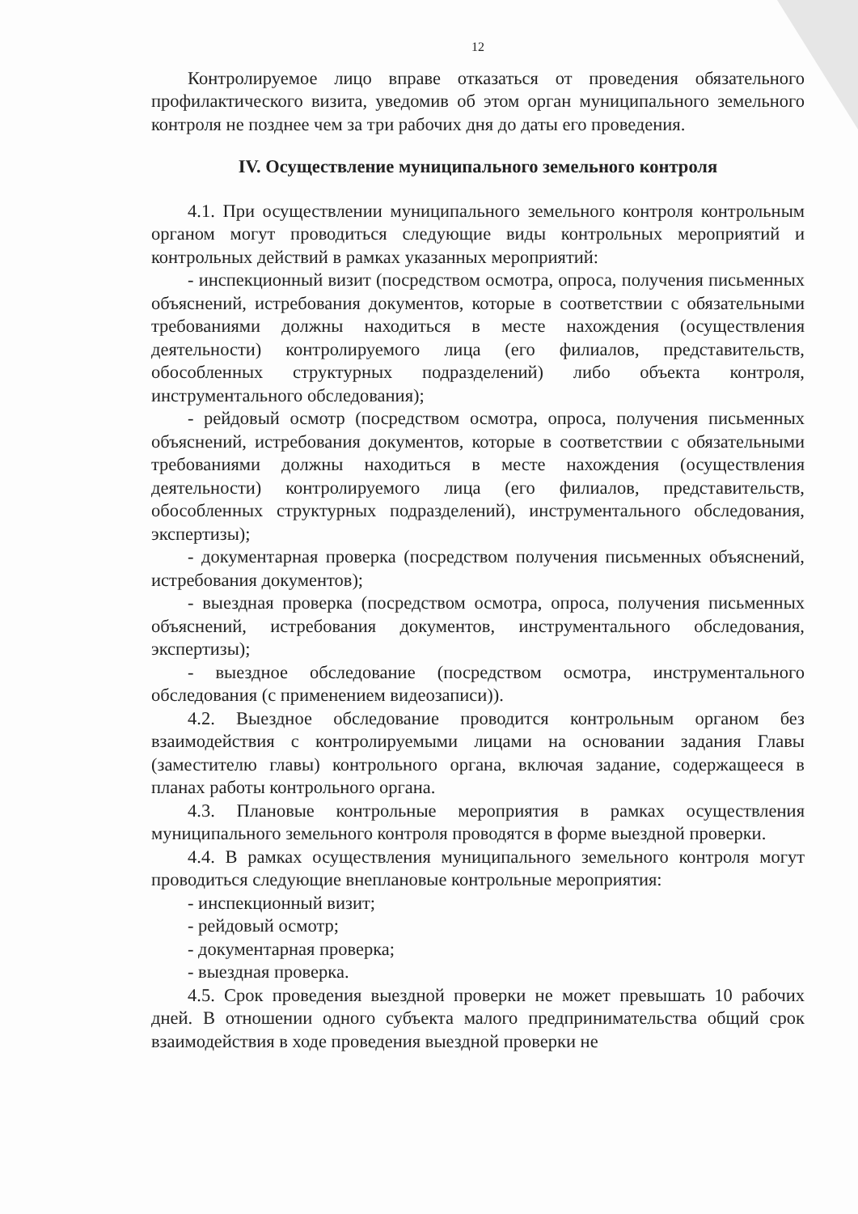12
Контролируемое лицо вправе отказаться от проведения обязательного профилактического визита, уведомив об этом орган муниципального земельного контроля не позднее чем за три рабочих дня до даты его проведения.
IV. Осуществление муниципального земельного контроля
4.1. При осуществлении муниципального земельного контроля контрольным органом могут проводиться следующие виды контрольных мероприятий и контрольных действий в рамках указанных мероприятий:
- инспекционный визит (посредством осмотра, опроса, получения письменных объяснений, истребования документов, которые в соответствии с обязательными требованиями должны находиться в месте нахождения (осуществления деятельности) контролируемого лица (его филиалов, представительств, обособленных структурных подразделений) либо объекта контроля, инструментального обследования);
- рейдовый осмотр (посредством осмотра, опроса, получения письменных объяснений, истребования документов, которые в соответствии с обязательными требованиями должны находиться в месте нахождения (осуществления деятельности) контролируемого лица (его филиалов, представительств, обособленных структурных подразделений), инструментального обследования, экспертизы);
- документарная проверка (посредством получения письменных объяснений, истребования документов);
- выездная проверка (посредством осмотра, опроса, получения письменных объяснений, истребования документов, инструментального обследования, экспертизы);
- выездное обследование (посредством осмотра, инструментального обследования (с применением видеозаписи)).
4.2. Выездное обследование проводится контрольным органом без взаимодействия с контролируемыми лицами на основании задания Главы (заместителю главы) контрольного органа, включая задание, содержащееся в планах работы контрольного органа.
4.3. Плановые контрольные мероприятия в рамках осуществления муниципального земельного контроля проводятся в форме выездной проверки.
4.4. В рамках осуществления муниципального земельного контроля могут проводиться следующие внеплановые контрольные мероприятия:
- инспекционный визит;
- рейдовый осмотр;
- документарная проверка;
- выездная проверка.
4.5. Срок проведения выездной проверки не может превышать 10 рабочих дней. В отношении одного субъекта малого предпринимательства общий срок взаимодействия в ходе проведения выездной проверки не